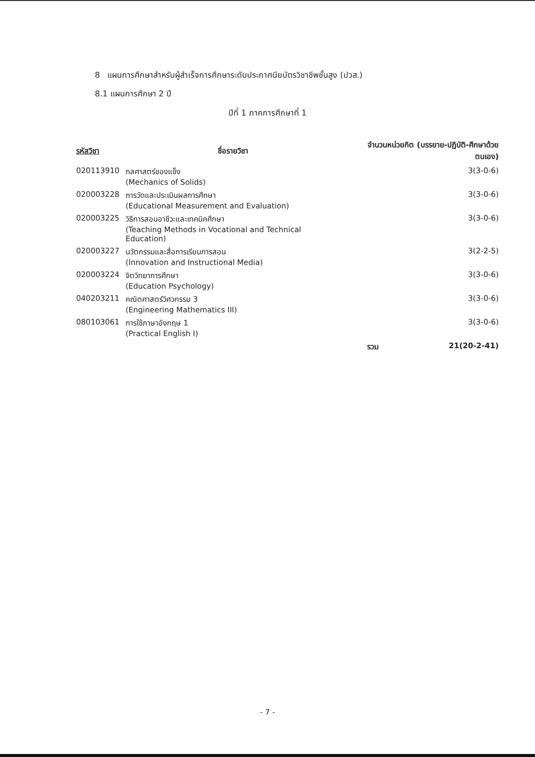8 แผนการศึกษาสำหรับผู้สำเร็จการศึกษาระดับประกาศนียบัตรวิชาชีพชั้นสูง (ปวส.)
8.1 แผนการศึกษา 2 ปี
ปีที่ 1 ภาคการศึกษาที่ 1
| รหัสวิชา | ชื่อรายวิชา | จำนวนหน่วยกิต (บรรยาย-ปฏิบัติ-ศึกษาด้วยตนเอง) | |
| --- | --- | --- | --- |
| 020113910 | กลศาสตร์ของแข็ง (Mechanics of Solids) | | 3(3-0-6) |
| 020003228 | การวัดและประเมินผลการศึกษา (Educational Measurement and Evaluation) | | 3(3-0-6) |
| 020003225 | วิธีการสอนอาชีวะและเทคนิคศึกษา (Teaching Methods in Vocational and Technical Education) | | 3(3-0-6) |
| 020003227 | นวัตกรรมและสื่อการเรียนการสอน (Innovation and Instructional Media) | | 3(2-2-5) |
| 020003224 | จิตวิทยาการศึกษา (Education Psychology) | | 3(3-0-6) |
| 040203211 | คณิตศาสตร์วิศวกรรม 3 (Engineering Mathematics III) | | 3(3-0-6) |
| 080103061 | การใช้ภาษาอังกฤษ 1 (Practical English I) | | 3(3-0-6) |
| | | รวม | 21(20-2-41) |
- 7 -